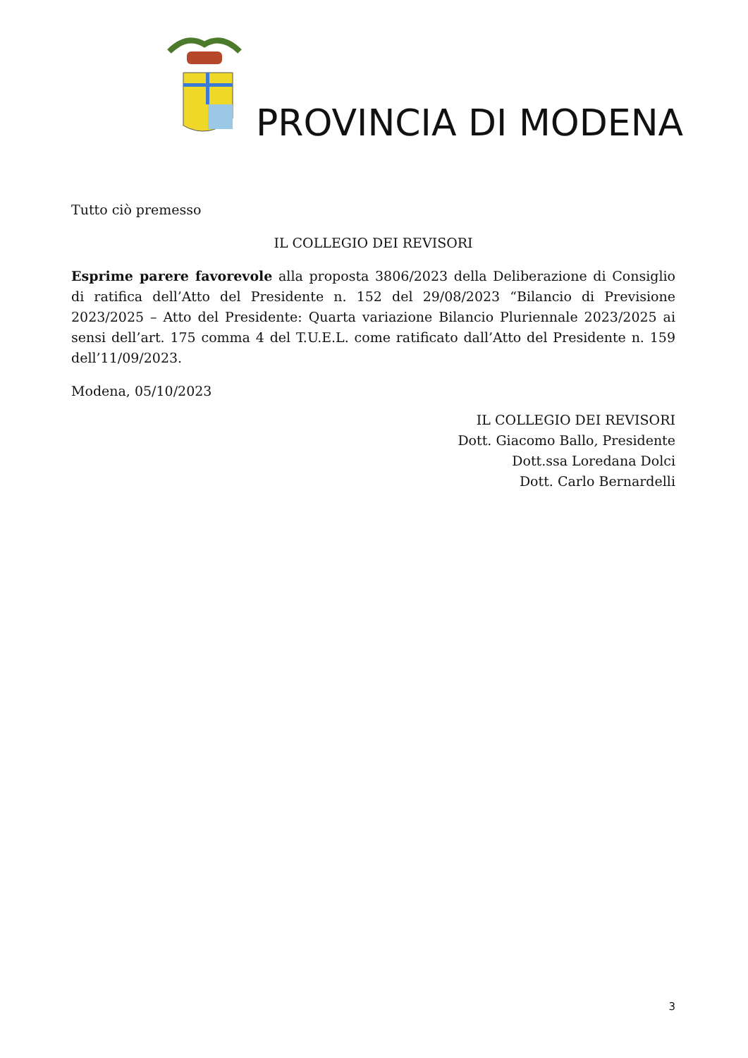PROVINCIA DI MODENA
Tutto ciò premesso
IL COLLEGIO DEI REVISORI
Esprime parere favorevole alla proposta 3806/2023 della Deliberazione di Consiglio di ratifica dell’Atto del Presidente n. 152 del 29/08/2023 “Bilancio di Previsione 2023/2025 – Atto del Presidente: Quarta variazione Bilancio Pluriennale 2023/2025 ai sensi dell’art. 175 comma 4 del T.U.E.L. come ratificato dall’Atto del Presidente n. 159 dell’11/09/2023.
Modena, 05/10/2023
IL COLLEGIO DEI REVISORI
Dott. Giacomo Ballo, Presidente
Dott.ssa Loredana Dolci
Dott. Carlo Bernardelli
3